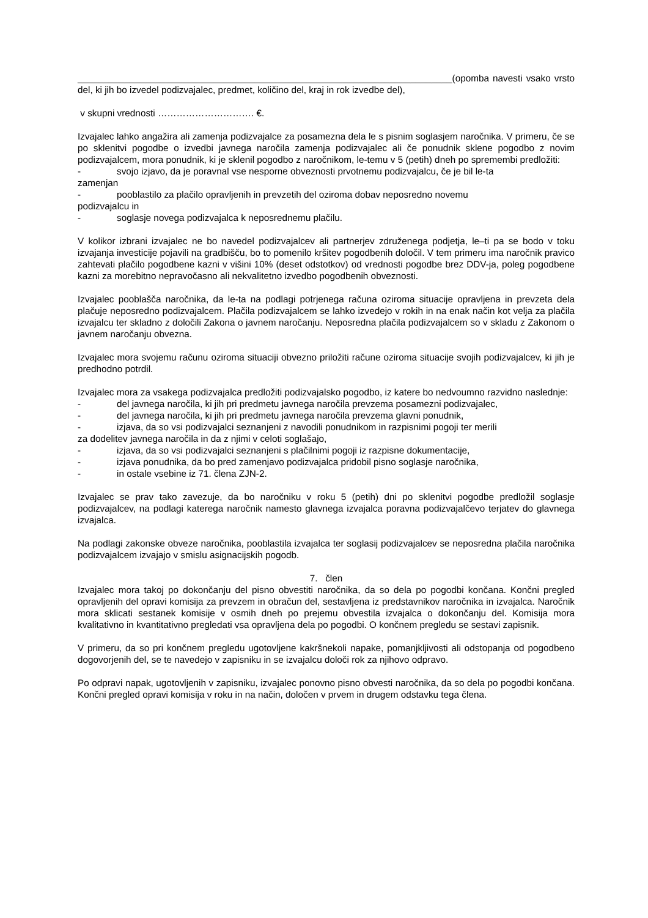________________________________________________________________________(opomba navesti vsako vrsto del, ki jih bo izvedel podizvajalec, predmet, količino del, kraj in rok izvedbe del),
v skupni vrednosti …………………………. €.
Izvajalec lahko angažira ali zamenja podizvajalce za posamezna dela le s pisnim soglasjem naročnika. V primeru, če se po sklenitvi pogodbe o izvedbi javnega naročila zamenja podizvajalec ali če ponudnik sklene pogodbo z novim podizvajalcem, mora ponudnik, ki je sklenil pogodbo z naročnikom, le-temu v 5 (petih) dneh po spremembi predložiti:
- svojo izjavo, da je poravnal vse nesporne obveznosti prvotnemu podizvajalcu, če je bil le-ta
zamenjan
- pooblastilo za plačilo opravljenih in prevzetih del oziroma dobav neposredno novemu
podizvajalcu in
- soglasje novega podizvajalca k neposrednemu plačilu.
V kolikor izbrani izvajalec ne bo navedel podizvajalcev ali partnerjev združenega podjetja, le–ti pa se bodo v toku izvajanja investicije pojavili na gradbišču, bo to pomenilo kršitev pogodbenih določil. V tem primeru ima naročnik pravico zahtevati plačilo pogodbene kazni v višini 10% (deset odstotkov) od vrednosti pogodbe brez DDV-ja, poleg pogodbene kazni za morebitno nepravočasno ali nekvalitetno izvedbo pogodbenih obveznosti.
Izvajalec pooblašča naročnika, da le-ta na podlagi potrjenega računa oziroma situacije opravljena in prevzeta dela plačuje neposredno podizvajalcem. Plačila podizvajalcem se lahko izvedejo v rokih in na enak način kot velja za plačila izvajalcu ter skladno z določili Zakona o javnem naročanju. Neposredna plačila podizvajalcem so v skladu z Zakonom o javnem naročanju obvezna.
Izvajalec mora svojemu računu oziroma situaciji obvezno priložiti račune oziroma situacije svojih podizvajalcev, ki jih je predhodno potrdil.
Izvajalec mora za vsakega podizvajalca predložiti podizvajalsko pogodbo, iz katere bo nedvoumno razvidno naslednje:
- del javnega naročila, ki jih pri predmetu javnega naročila prevzema posamezni podizvajalec,
- del javnega naročila, ki jih pri predmetu javnega naročila prevzema glavni ponudnik,
- izjava, da so vsi podizvajalci seznanjeni z navodili ponudnikom in razpisnimi pogoji ter merili
za dodelitev javnega naročila in da z njimi v celoti soglašajo,
- izjava, da so vsi podizvajalci seznanjeni s plačilnimi pogoji iz razpisne dokumentacije,
- izjava ponudnika, da bo pred zamenjavo podizvajalca pridobil pisno soglasje naročnika,
- in ostale vsebine iz 71. člena ZJN-2.
Izvajalec se prav tako zavezuje, da bo naročniku v roku 5 (petih) dni po sklenitvi pogodbe predložil soglasje podizvajalcev, na podlagi katerega naročnik namesto glavnega izvajalca poravna podizvajalčevo terjatev do glavnega izvajalca.
Na podlagi zakonske obveze naročnika, pooblastila izvajalca ter soglasij podizvajalcev se neposredna plačila naročnika podizvajalcem izvajajo v smislu asignacijskih pogodb.
7. člen
Izvajalec mora takoj po dokončanju del pisno obvestiti naročnika, da so dela po pogodbi končana. Končni pregled opravljenih del opravi komisija za prevzem in obračun del, sestavljena iz predstavnikov naročnika in izvajalca. Naročnik mora sklicati sestanek komisije v osmih dneh po prejemu obvestila izvajalca o dokončanju del. Komisija mora kvalitativno in kvantitativno pregledati vsa opravljena dela po pogodbi. O končnem pregledu se sestavi zapisnik.
V primeru, da so pri končnem pregledu ugotovljene kakršnekoli napake, pomanjkljivosti ali odstopanja od pogodbeno dogovorjenih del, se te navedejo v zapisniku in se izvajalcu določi rok za njihovo odpravo.
Po odpravi napak, ugotovljenih v zapisniku, izvajalec ponovno pisno obvesti naročnika, da so dela po pogodbi končana. Končni pregled opravi komisija v roku in na način, določen v prvem in drugem odstavku tega člena.